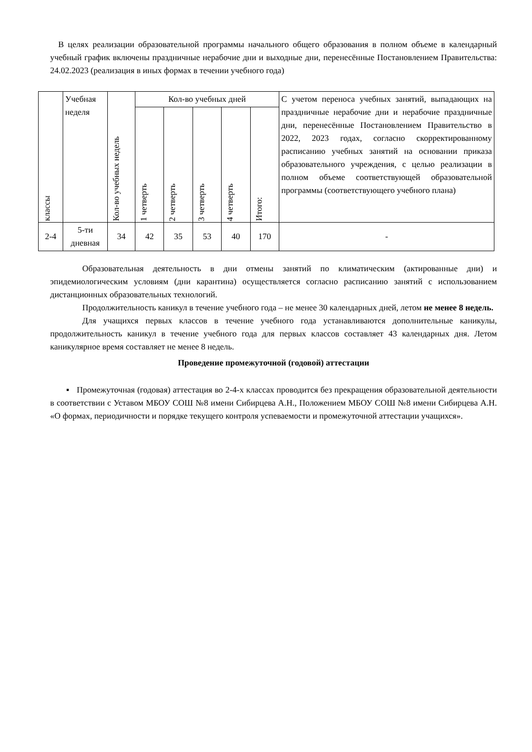В целях реализации образовательной программы начального общего образования в полном объеме в календарный учебный график включены праздничные нерабочие дни и выходные дни, перенесённые Постановлением Правительства: 24.02.2023 (реализация в иных формах в течении учебного года)
| классы | Учебная неделя | Кол-во учебных недель | Кол-во учебных дней | | | | | С учетом переноса учебных занятий, выпадающих на праздничные нерабочие дни и нерабочие праздничные дни, перенесённые Постановлением Правительство в 2022, 2023 годах, согласно скорректированному расписанию учебных занятий на основании приказа образовательного учреждения, с целью реализации в полном объеме соответствующей образовательной программы (соответствующего учебного плана) |
| --- | --- | --- | --- | --- | --- | --- | --- | --- |
| | | | 1 четверть | 2 четверть | 3 четверть | 4 четверть | Итого: | |
| 2-4 | 5-ти дневная | 34 | 42 | 35 | 53 | 40 | 170 | - |
Образовательная деятельность в дни отмены занятий по климатическим (актированные дни) и эпидемиологическим условиям (дни карантина) осуществляется согласно расписанию занятий с использованием дистанционных образовательных технологий.
Продолжительность каникул в течение учебного года – не менее 30 календарных дней, летом не менее 8 недель.
Для учащихся первых классов в течение учебного года устанавливаются дополнительные каникулы, продолжительность каникул в течение учебного года для первых классов составляет 43 календарных дня. Летом каникулярное время составляет не менее 8 недель.
Проведение промежуточной (годовой) аттестации
▪ Промежуточная (годовая) аттестация во 2-4-х классах проводится без прекращения образовательной деятельности в соответствии с Уставом МБОУ СОШ №8 имени Сибирцева А.Н., Положением МБОУ СОШ №8 имени Сибирцева А.Н. «О формах, периодичности и порядке текущего контроля успеваемости и промежуточной аттестации учащихся».